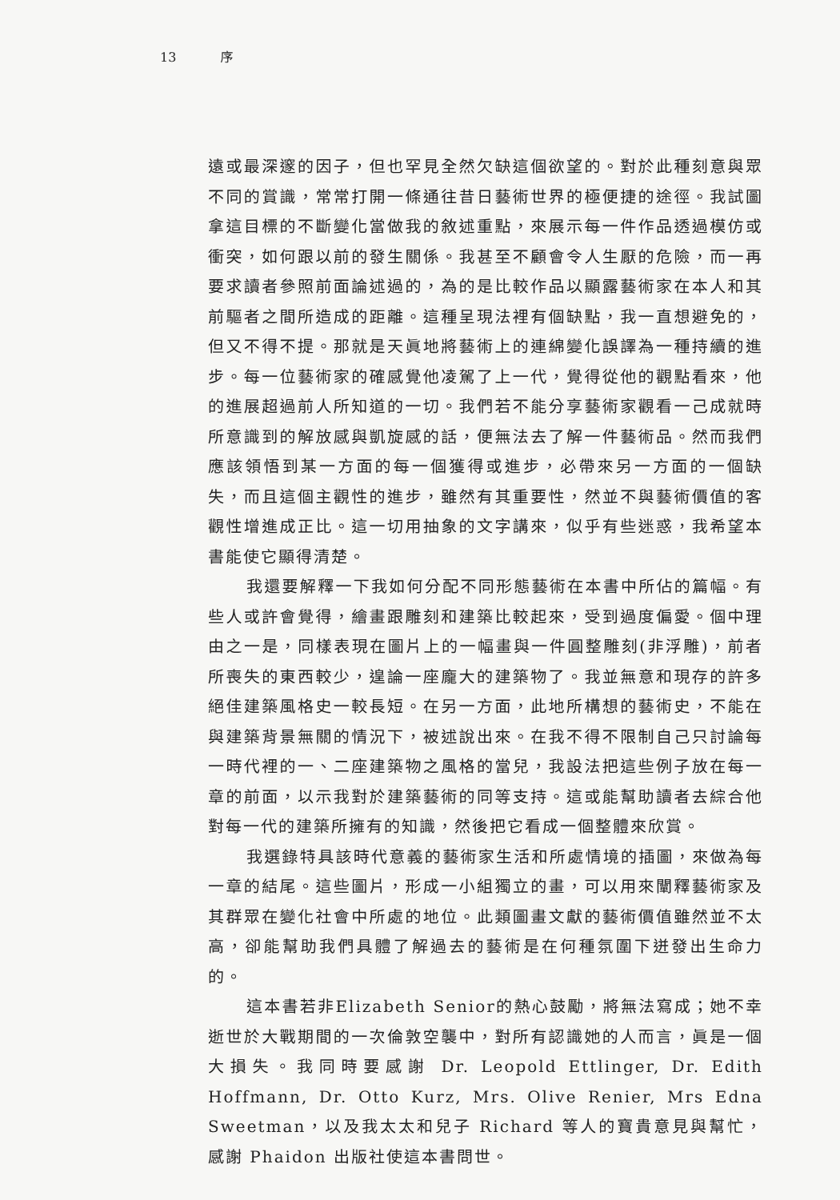13 序
遠或最深邃的因子，但也罕見全然欠缺這個欲望的。對於此種刻意與眾不同的賞識，常常打開一條通往昔日藝術世界的極便捷的途徑。我試圖拿這目標的不斷變化當做我的敘述重點，來展示每一件作品透過模仿或衝突，如何跟以前的發生關係。我甚至不顧會令人生厭的危險，而一再要求讀者參照前面論述過的，為的是比較作品以顯露藝術家在本人和其前驅者之間所造成的距離。這種呈現法裡有個缺點，我一直想避免的，但又不得不提。那就是天眞地將藝術上的連綿變化誤譯為一種持續的進步。每一位藝術家的確感覺他凌駕了上一代，覺得從他的觀點看來，他的進展超過前人所知道的一切。我們若不能分享藝術家觀看一己成就時所意識到的解放感與凱旋感的話，便無法去了解一件藝術品。然而我們應該領悟到某一方面的每一個獲得或進步，必帶來另一方面的一個缺失，而且這個主觀性的進步，雖然有其重要性，然並不與藝術價值的客觀性增進成正比。這一切用抽象的文字講來，似乎有些迷惑，我希望本書能使它顯得清楚。
我還要解釋一下我如何分配不同形態藝術在本書中所佔的篇幅。有些人或許會覺得，繪畫跟雕刻和建築比較起來，受到過度偏愛。個中理由之一是，同樣表現在圖片上的一幅畫與一件圓整雕刻(非浮雕)，前者所喪失的東西較少，遑論一座龐大的建築物了。我並無意和現存的許多絕佳建築風格史一較長短。在另一方面，此地所構想的藝術史，不能在與建築背景無關的情況下，被述說出來。在我不得不限制自己只討論每一時代裡的一、二座建築物之風格的當兒，我設法把這些例子放在每一章的前面，以示我對於建築藝術的同等支持。這或能幫助讀者去綜合他對每一代的建築所擁有的知識，然後把它看成一個整體來欣賞。
我選錄特具該時代意義的藝術家生活和所處情境的插圖，來做為每一章的結尾。這些圖片，形成一小組獨立的畫，可以用來闡釋藝術家及其群眾在變化社會中所處的地位。此類圖畫文獻的藝術價值雖然並不太高，卻能幫助我們具體了解過去的藝術是在何種氛圍下迸發出生命力的。
這本書若非Elizabeth Senior的熱心鼓勵，將無法寫成；她不幸逝世於大戰期間的一次倫敦空襲中，對所有認識她的人而言，眞是一個大損失。我同時要感謝 Dr. Leopold Ettlinger, Dr. Edith Hoffmann, Dr. Otto Kurz, Mrs. Olive Renier, Mrs Edna Sweetman，以及我太太和兒子 Richard 等人的寶貴意見與幫忙，感謝 Phaidon 出版社使這本書問世。